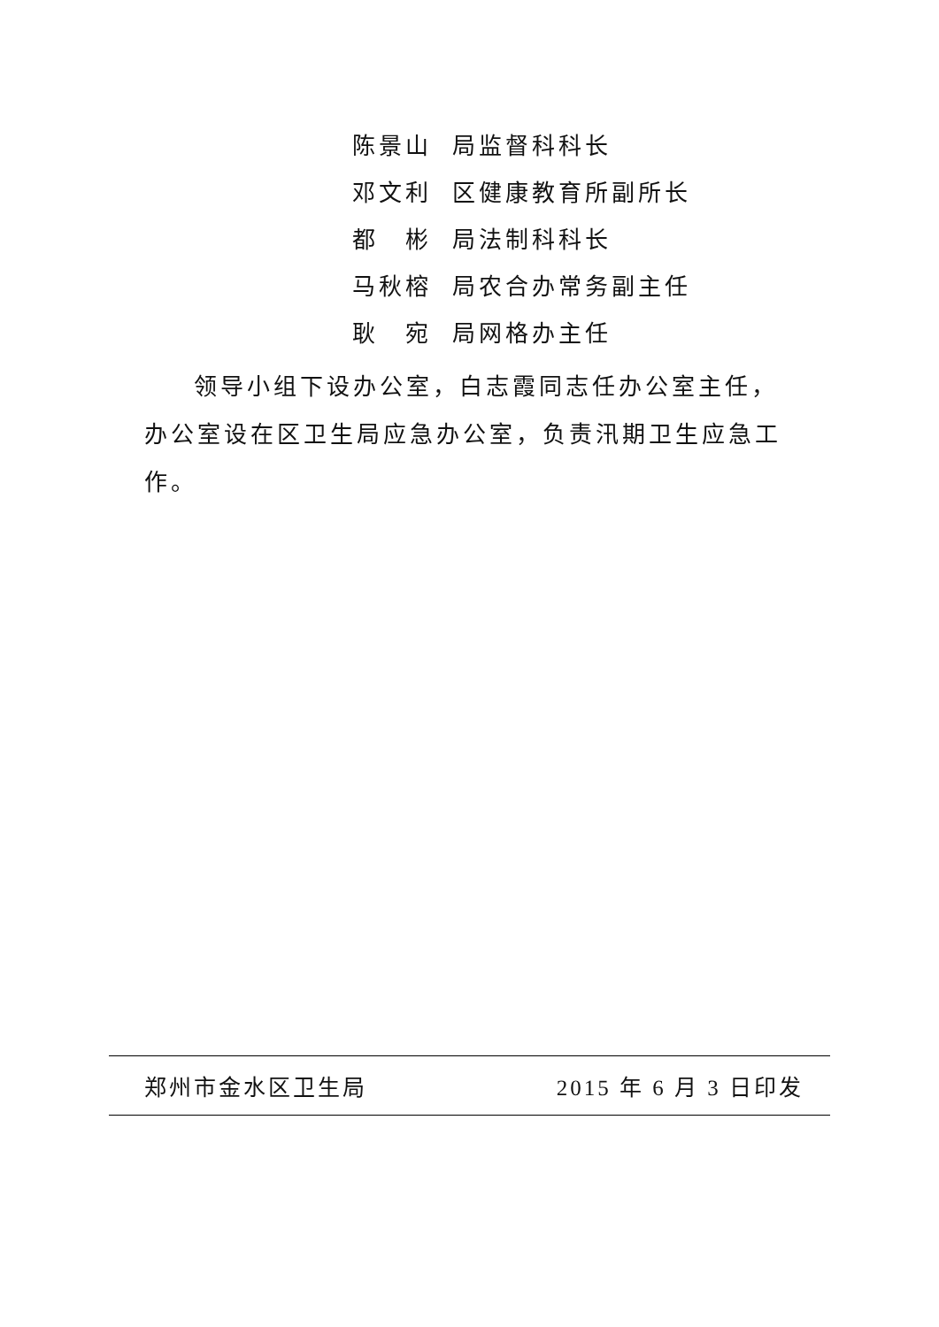陈景山 局监督科科长
邓文利 区健康教育所副所长
都　彬 局法制科科长
马秋榕 局农合办常务副主任
耿　宛 局网格办主任
领导小组下设办公室，白志霞同志任办公室主任，办公室设在区卫生局应急办公室，负责汛期卫生应急工作。
郑州市金水区卫生局 2015 年 6 月 3 日印发